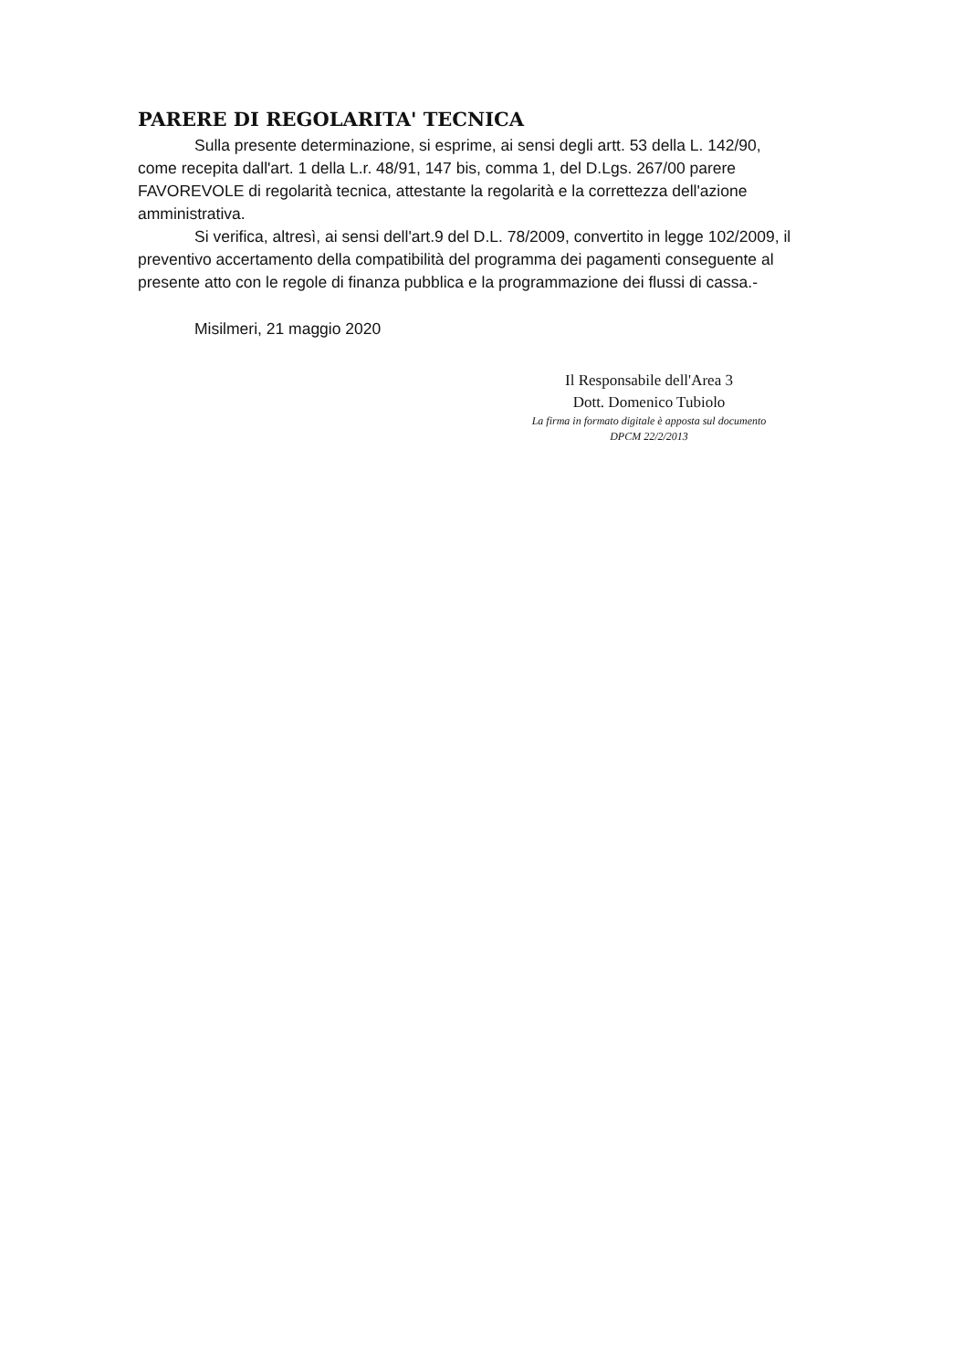PARERE DI REGOLARITA' TECNICA
Sulla presente determinazione, si esprime, ai sensi degli artt. 53 della L. 142/90, come recepita dall'art. 1 della L.r. 48/91, 147 bis, comma 1, del D.Lgs. 267/00 parere FAVOREVOLE di regolarità tecnica, attestante la regolarità e la correttezza dell'azione amministrativa.
Si verifica, altresì, ai sensi dell'art.9 del D.L. 78/2009, convertito in legge 102/2009, il preventivo accertamento della compatibilità del programma dei pagamenti conseguente al presente atto con le regole di finanza pubblica e la programmazione dei flussi di cassa.-
Misilmeri, 21 maggio 2020
Il Responsabile dell'Area 3
Dott. Domenico Tubiolo
La firma in formato digitale è apposta sul documento
DPCM 22/2/2013